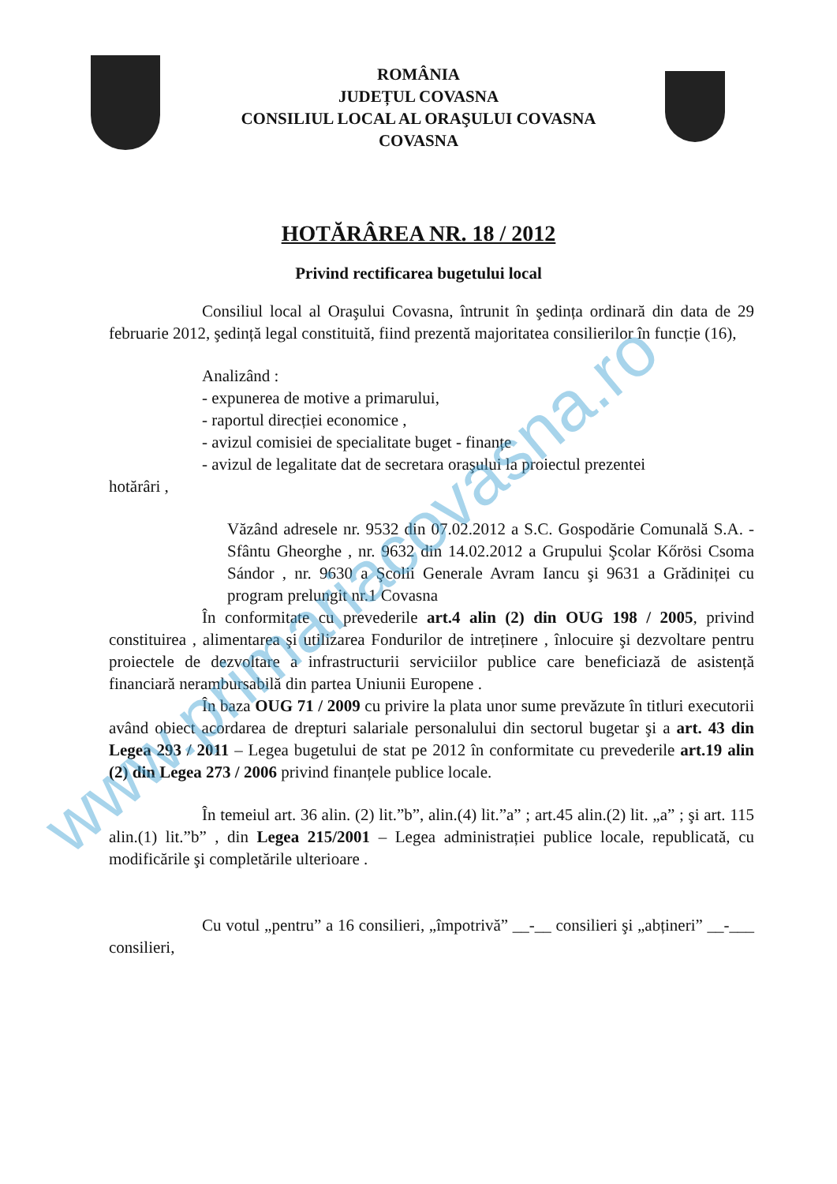ROMÂNIA
JUDEȚUL COVASNA
CONSILIUL LOCAL AL ORAŞULUI COVASNA
COVASNA
HOTĂRÂREA NR. 18 / 2012
Privind rectificarea bugetului local
Consiliul local al Oraşului Covasna, întrunit în şedința ordinară din data de 29 februarie 2012, şedință legal constituită, fiind prezentă majoritatea consilierilor în funcție (16),
Analizând :
- expunerea de motive a primarului,
- raportul direcției economice ,
- avizul comisiei de specialitate buget - finanțe
- avizul de legalitate dat de secretara oraşului la proiectul prezentei
hotărâri ,
Văzând adresele nr. 9532 din 07.02.2012 a S.C. Gospodărie Comunală S.A. - Sfântu Gheorghe , nr. 9632 din 14.02.2012 a Grupului Şcolar Kőrösi Csoma Sándor , nr. 9630 a Şcolii Generale Avram Iancu şi 9631 a Grădiniței cu program prelungit nr.1 Covasna
În conformitate cu prevederile art.4 alin (2) din OUG 198 / 2005, privind constituirea , alimentarea şi utilizarea Fondurilor de intreținere , înlocuire şi dezvoltare pentru proiectele de dezvoltare a infrastructurii serviciilor publice care beneficiază de asistență financiară nerambursabilă din partea Uniunii Europene .
În baza OUG 71 / 2009 cu privire la plata unor sume prevăzute în titluri executorii având obiect acordarea de drepturi salariale personalului din sectorul bugetar şi a art. 43 din Legea 293 / 2011 – Legea bugetului de stat pe 2012 în conformitate cu prevederile art.19 alin (2) din Legea 273 / 2006 privind finanțele publice locale.
În temeiul art. 36 alin. (2) lit.”b”, alin.(4) lit.”a” ; art.45 alin.(2) lit. „a” ; şi art. 115 alin.(1) lit.”b” , din Legea 215/2001 – Legea administrației publice locale, republicată, cu modificările şi completările ulterioare .
Cu votul „pentru” a 16 consilieri, „împotrivă” __-__ consilieri şi „abțineri” __-___ consilieri,
www.primariacovasna.ro